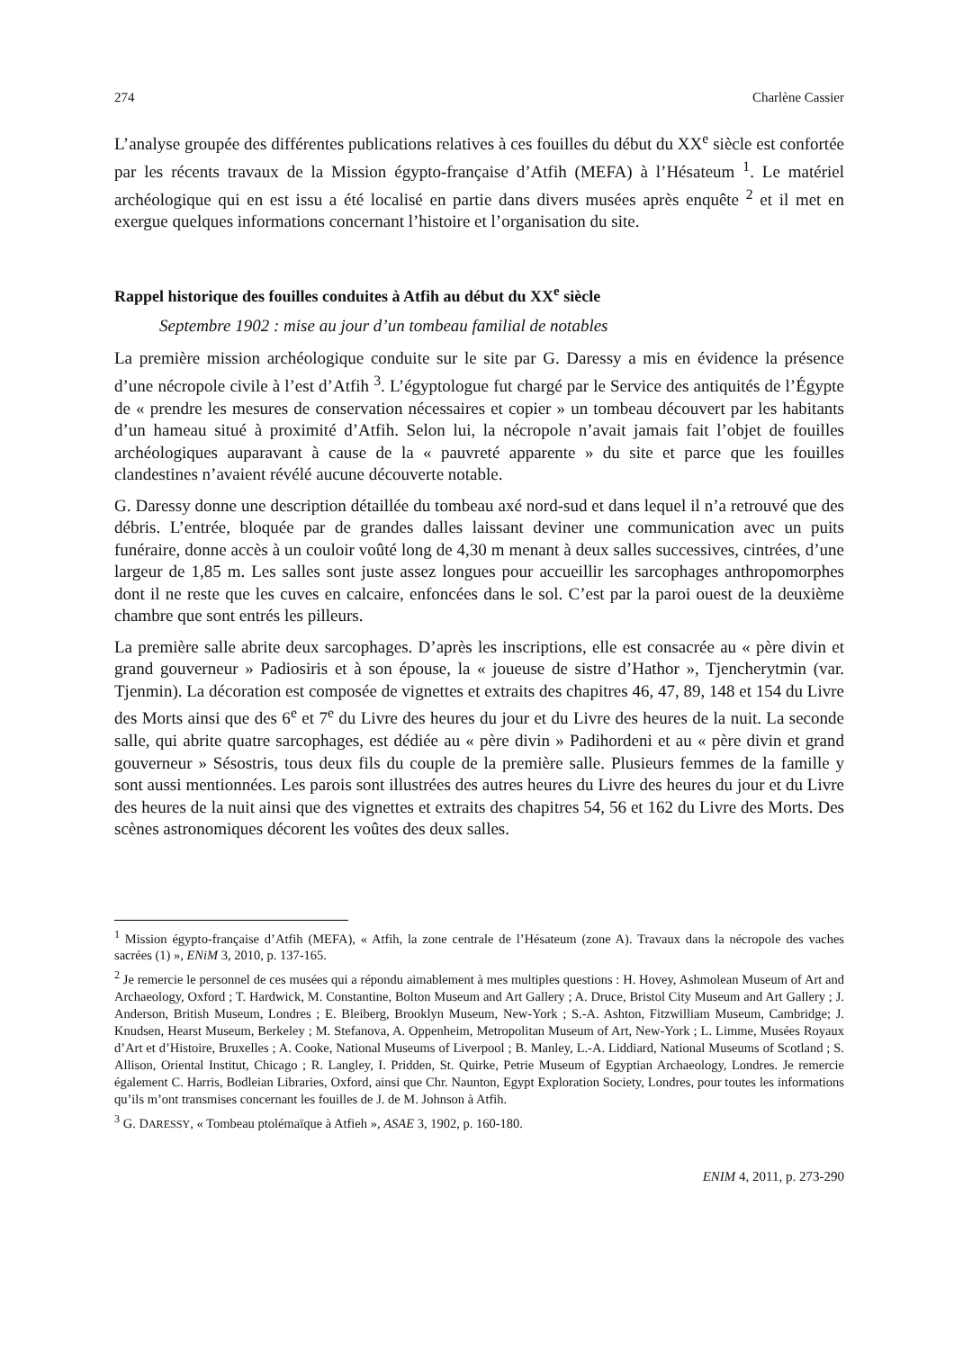274 Charlène Cassier
L’analyse groupée des différentes publications relatives à ces fouilles du début du XX<sup>e</sup> siècle est confortée par les récents travaux de la Mission égypto-française d’Atfih (MEFA) à l’Hésateum <sup>1</sup>. Le matériel archéologique qui en est issu a été localisé en partie dans divers musées après enquête <sup>2</sup> et il met en exergue quelques informations concernant l’histoire et l’organisation du site.
Rappel historique des fouilles conduites à Atfih au début du XX<sup>e</sup> siècle
Septembre 1902 : mise au jour d’un tombeau familial de notables
La première mission archéologique conduite sur le site par G. Daressy a mis en évidence la présence d’une nécropole civile à l’est d’Atfih <sup>3</sup>. L’égyptologue fut chargé par le Service des antiquités de l’Égypte de « prendre les mesures de conservation nécessaires et copier » un tombeau découvert par les habitants d’un hameau situé à proximité d’Atfih. Selon lui, la nécropole n’avait jamais fait l’objet de fouilles archéologiques auparavant à cause de la « pauvreté apparente » du site et parce que les fouilles clandestines n’avaient révélé aucune découverte notable.
G. Daressy donne une description détaillée du tombeau axé nord-sud et dans lequel il n’a retrouvé que des débris. L’entrée, bloquée par de grandes dalles laissant deviner une communication avec un puits funéraire, donne accès à un couloir voûté long de 4,30 m menant à deux salles successives, cintrées, d’une largeur de 1,85 m. Les salles sont juste assez longues pour accueillir les sarcophages anthropomorphes dont il ne reste que les cuves en calcaire, enfoncées dans le sol. C’est par la paroi ouest de la deuxième chambre que sont entrés les pilleurs.
La première salle abrite deux sarcophages. D’après les inscriptions, elle est consacrée au « père divin et grand gouverneur » Padiosiris et à son épouse, la « joueuse de sistre d’Hathor », Tjencherytmin (var. Tjenmin). La décoration est composée de vignettes et extraits des chapitres 46, 47, 89, 148 et 154 du Livre des Morts ainsi que des 6<sup>e</sup> et 7<sup>e</sup> du Livre des heures du jour et du Livre des heures de la nuit. La seconde salle, qui abrite quatre sarcophages, est dédiée au « père divin » Padihordeni et au « père divin et grand gouverneur » Sésostris, tous deux fils du couple de la première salle. Plusieurs femmes de la famille y sont aussi mentionnées. Les parois sont illustrées des autres heures du Livre des heures du jour et du Livre des heures de la nuit ainsi que des vignettes et extraits des chapitres 54, 56 et 162 du Livre des Morts. Des scènes astronomiques décorent les voûtes des deux salles.
<sup>1</sup> Mission égypto-française d’Atfih (MEFA), « Atfih, la zone centrale de l’Hésateum (zone A). Travaux dans la nécropole des vaches sacrées (1) », ENiM 3, 2010, p. 137-165.
<sup>2</sup> Je remercie le personnel de ces musées qui a répondu aimablement à mes multiples questions : H. Hovey, Ashmolean Museum of Art and Archaeology, Oxford ; T. Hardwick, M. Constantine, Bolton Museum and Art Gallery ; A. Druce, Bristol City Museum and Art Gallery ; J. Anderson, British Museum, Londres ; E. Bleiberg, Brooklyn Museum, New-York ; S.-A. Ashton, Fitzwilliam Museum, Cambridge; J. Knudsen, Hearst Museum, Berkeley ; M. Stefanova, A. Oppenheim, Metropolitan Museum of Art, New-York ; L. Limme, Musées Royaux d’Art et d’Histoire, Bruxelles ; A. Cooke, National Museums of Liverpool ; B. Manley, L.-A. Liddiard, National Museums of Scotland ; S. Allison, Oriental Institut, Chicago ; R. Langley, I. Pridden, St. Quirke, Petrie Museum of Egyptian Archaeology, Londres. Je remercie également C. Harris, Bodleian Libraries, Oxford, ainsi que Chr. Naunton, Egypt Exploration Society, Londres, pour toutes les informations qu’ils m’ont transmises concernant les fouilles de J. de M. Johnson à Atfih.
<sup>3</sup> G. DARESSY, « Tombeau ptolémaïque à Atfieh », ASAE 3, 1902, p. 160-180.
ENIM 4, 2011, p. 273-290